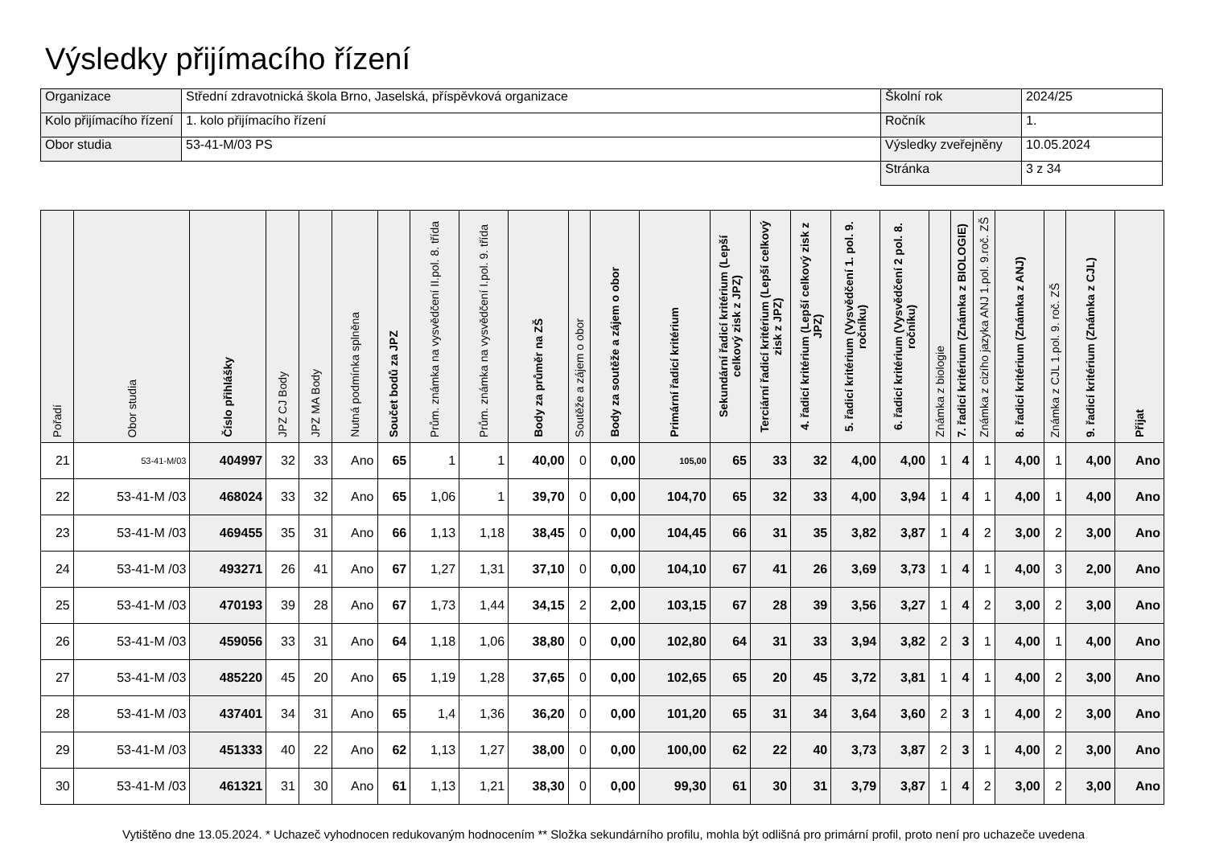Výsledky přijímacího řízení
| Organizace | Střední zdravotnická škola Brno, Jaselská, příspěvková organizace | Školní rok | 2024/25 |
| Kolo přijímacího řízení | 1. kolo přijímacího řízení | Ročník | 1. |
| Obor studia | 53-41-M/03 PS | Výsledky zveřejněny | 10.05.2024 |
| | | Stránka | 3 z 34 |
| Pořadí | Obor studia | Číslo přihlášky | JPZ CJ Body | JPZ MA Body | Nutná podmínka splněna | Součet bodů za JPZ | Prům. známka na vysvědčení II.pol. 8. třída | Prům. známka na vysvědčení I.pol. 9. třída | Body za průměr na ZŠ | Soutěže a zájem o obor | Body za soutěže a zájem o obor | Primární řadicí kritérium | Sekundární řadicí kritérium (Lepší celkový zisk z JPZ) | Terciární řadicí kritérium (Lepší celkový zisk z JPZ) | 4. řadicí kritérium (Lepší celkový zisk z JPZ) | 5. řadicí kritérium (Vysvědčení 1. pol. 9. ročníku) | 6. řadicí kritérium (Vysvědčení 2 pol. 8. ročníku) | Známka z biologie | 7. řadicí kritérium (Známka z BIOLOGIE) | Známka z cizího jazyka ANJ 1.pol. 9.roč. ZŠ | 8. řadicí kritérium (Známka z ANJ) | Známka z CJL 1.pol. 9. roč. ZŠ | 9. řadicí kritérium (Známka z CJL) | Přijat |
| --- | --- | --- | --- | --- | --- | --- | --- | --- | --- | --- | --- | --- | --- | --- | --- | --- | --- | --- | --- | --- | --- | --- | --- | --- |
| 21 | 53-41-M/03 | 404997 | 32 | 33 | Ano | 65 | 1 | 1 | 40,00 | 0 | 0,00 | 105,00 | 65 | 33 | 32 | 4,00 | 4,00 | 1 | 4 | 1 | 4,00 | 1 | 4,00 | Ano |
| 22 | 53-41-M /03 | 468024 | 33 | 32 | Ano | 65 | 1,06 | 1 | 39,70 | 0 | 0,00 | 104,70 | 65 | 32 | 33 | 4,00 | 3,94 | 1 | 4 | 1 | 4,00 | 1 | 4,00 | Ano |
| 23 | 53-41-M /03 | 469455 | 35 | 31 | Ano | 66 | 1,13 | 1,18 | 38,45 | 0 | 0,00 | 104,45 | 66 | 31 | 35 | 3,82 | 3,87 | 1 | 4 | 2 | 3,00 | 2 | 3,00 | Ano |
| 24 | 53-41-M /03 | 493271 | 26 | 41 | Ano | 67 | 1,27 | 1,31 | 37,10 | 0 | 0,00 | 104,10 | 67 | 41 | 26 | 3,69 | 3,73 | 1 | 4 | 1 | 4,00 | 3 | 2,00 | Ano |
| 25 | 53-41-M /03 | 470193 | 39 | 28 | Ano | 67 | 1,73 | 1,44 | 34,15 | 2 | 2,00 | 103,15 | 67 | 28 | 39 | 3,56 | 3,27 | 1 | 4 | 2 | 3,00 | 2 | 3,00 | Ano |
| 26 | 53-41-M /03 | 459056 | 33 | 31 | Ano | 64 | 1,18 | 1,06 | 38,80 | 0 | 0,00 | 102,80 | 64 | 31 | 33 | 3,94 | 3,82 | 2 | 3 | 1 | 4,00 | 1 | 4,00 | Ano |
| 27 | 53-41-M /03 | 485220 | 45 | 20 | Ano | 65 | 1,19 | 1,28 | 37,65 | 0 | 0,00 | 102,65 | 65 | 20 | 45 | 3,72 | 3,81 | 1 | 4 | 1 | 4,00 | 2 | 3,00 | Ano |
| 28 | 53-41-M /03 | 437401 | 34 | 31 | Ano | 65 | 1,4 | 1,36 | 36,20 | 0 | 0,00 | 101,20 | 65 | 31 | 34 | 3,64 | 3,60 | 2 | 3 | 1 | 4,00 | 2 | 3,00 | Ano |
| 29 | 53-41-M /03 | 451333 | 40 | 22 | Ano | 62 | 1,13 | 1,27 | 38,00 | 0 | 0,00 | 100,00 | 62 | 22 | 40 | 3,73 | 3,87 | 2 | 3 | 1 | 4,00 | 2 | 3,00 | Ano |
| 30 | 53-41-M /03 | 461321 | 31 | 30 | Ano | 61 | 1,13 | 1,21 | 38,30 | 0 | 0,00 | 99,30 | 61 | 30 | 31 | 3,79 | 3,87 | 1 | 4 | 2 | 3,00 | 2 | 3,00 | Ano |
Vytištěno dne 13.05.2024. * Uchazeč vyhodnocen redukovaným hodnocením ** Složka sekundárního profilu, mohla být odlišná pro primární profil, proto není pro uchazeče uvedena